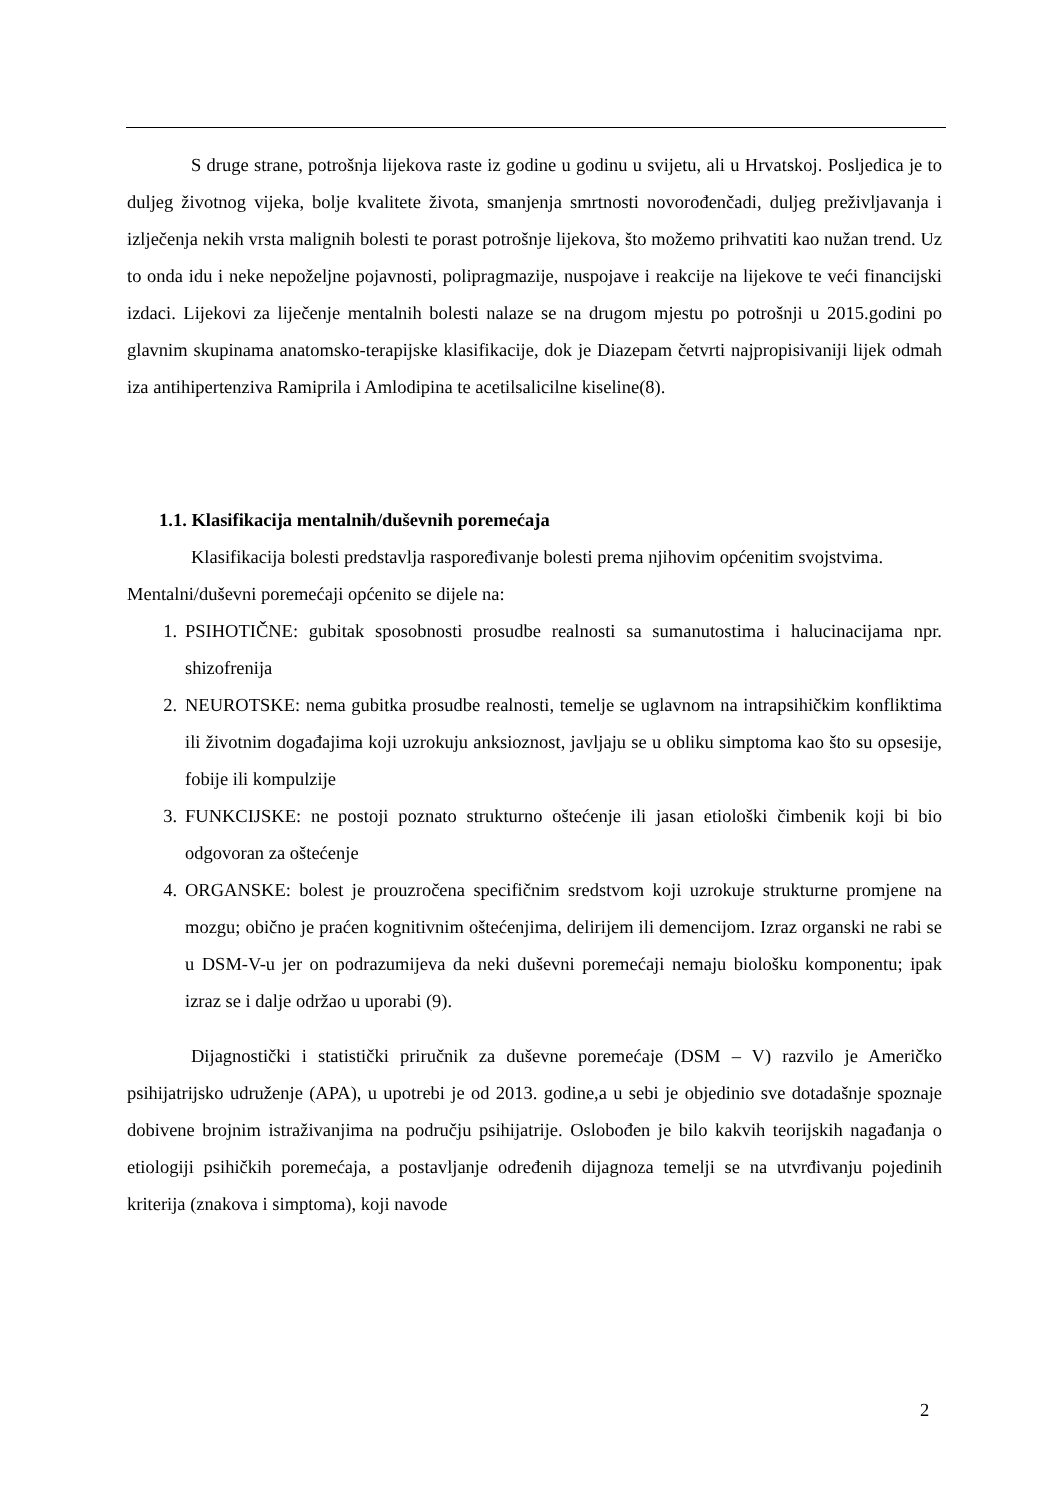S druge strane, potrošnja lijekova raste iz godine u godinu u svijetu, ali u Hrvatskoj. Posljedica je to duljeg životnog vijeka, bolje kvalitete života, smanjenja smrtnosti novorođenčadi, duljeg preživljavanja i izlječenja nekih vrsta malignih bolesti te porast potrošnje lijekova, što možemo prihvatiti kao nužan trend. Uz to onda idu i neke nepoželjne pojavnosti, polipragmazije, nuspojave i reakcije na lijekove te veći financijski izdaci. Lijekovi za liječenje mentalnih bolesti nalaze se na drugom mjestu po potrošnji u 2015.godini po glavnim skupinama anatomsko-terapijske klasifikacije, dok je Diazepam četvrti najpropisivaniji lijek odmah iza antihipertenziva Ramiprila i Amlodipina te acetilsalicilne kiseline(8).
1.1. Klasifikacija mentalnih/duševnih poremećaja
Klasifikacija bolesti predstavlja raspoređivanje bolesti prema njihovim općenitim svojstvima.
Mentalni/duševni poremećaji općenito se dijele na:
1. PSIHOTIČNE: gubitak sposobnosti prosudbe realnosti sa sumanutostima i halucinacijama npr. shizofrenija
2. NEUROTSKE: nema gubitka prosudbe realnosti, temelje se uglavnom na intrapsihičkim konfliktima ili životnim događajima koji uzrokuju anksioznost, javljaju se u obliku simptoma kao što su opsesije, fobije ili kompulzije
3. FUNKCIJSKE: ne postoji poznato strukturno oštećenje ili jasan etiološki čimbenik koji bi bio odgovoran za oštećenje
4. ORGANSKE: bolest je prouzročena specifičnim sredstvom koji uzrokuje strukturne promjene na mozgu; obično je praćen kognitivnim oštećenjima, delirijem ili demencijom. Izraz organski ne rabi se u DSM-V-u jer on podrazumijeva da neki duševni poremećaji nemaju biološku komponentu; ipak izraz se i dalje održao u uporabi (9).
Dijagnostički i statistički priručnik za duševne poremećaje (DSM – V) razvilo je Američko psihijatrijsko udruženje (APA), u upotrebi je od 2013. godine,a u sebi je objedinio sve dotadašnje spoznaje dobivene brojnim istraživanjima na području psihijatrije. Oslobođen je bilo kakvih teorijskih nagađanja o etiologiji psihičkih poremećaja, a postavljanje određenih dijagnoza temelji se na utvrđivanju pojedinih kriterija (znakova i simptoma), koji navode
2